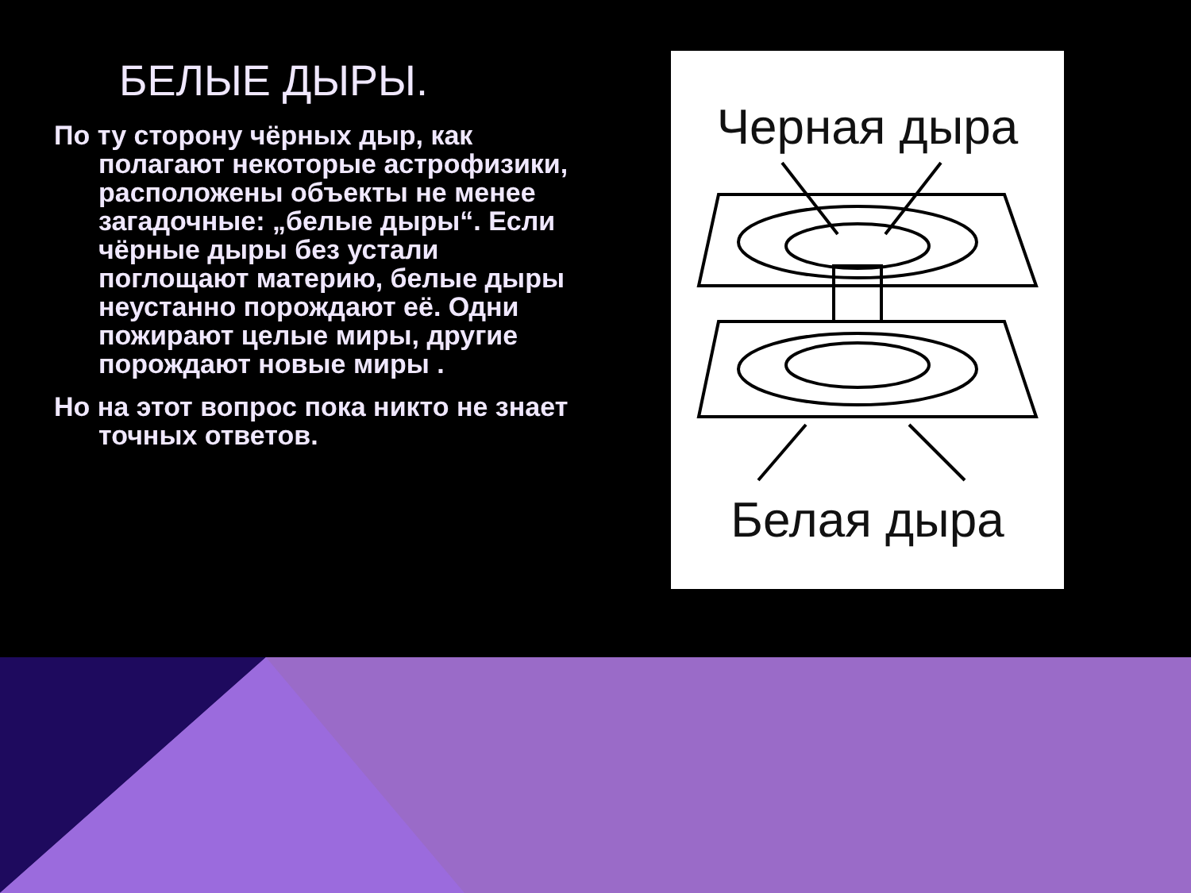БЕЛЫЕ ДЫРЫ.
По ту сторону чёрных дыр, как полагают некоторые астрофизики, расположены объекты не менее загадочные: „белые дыры“. Если чёрные дыры без устали поглощают материю, белые дыры неустанно порождают её. Одни пожирают целые миры, другие порождают новые миры .
Но на этот вопрос пока никто не знает точных ответов.
Черная дыра
Белая дыра